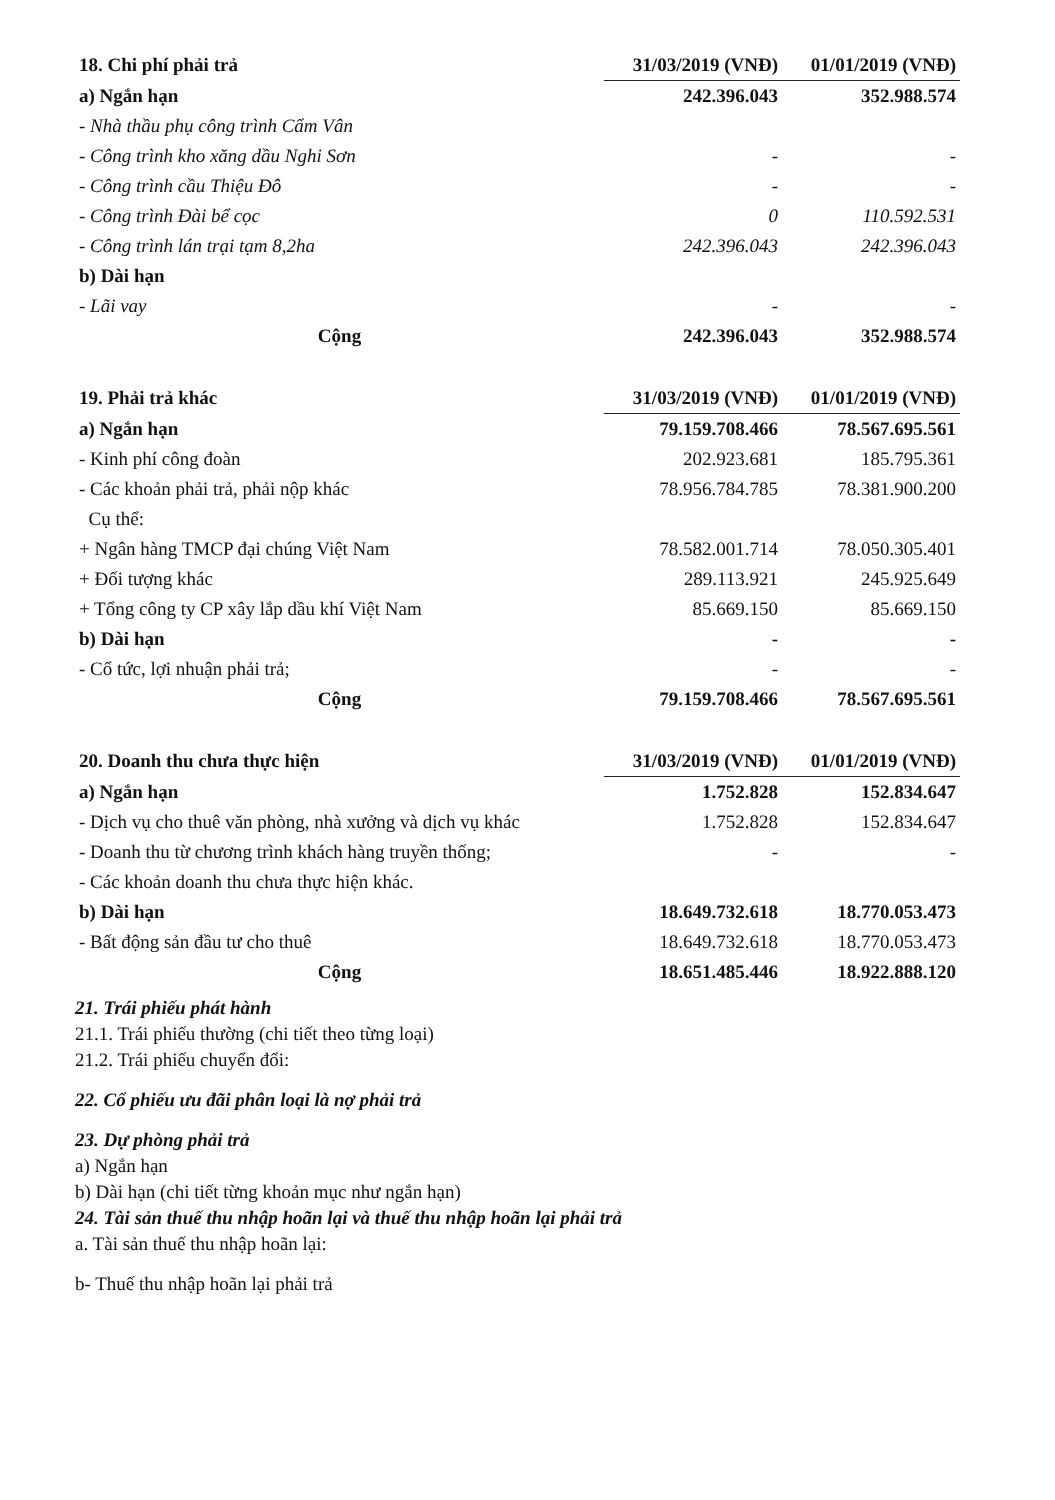| 18. Chi phí phải trả | 31/03/2019 (VNĐ) | 01/01/2019 (VNĐ) |
| --- | --- | --- |
| a) Ngắn hạn | 242.396.043 | 352.988.574 |
| - Nhà thầu phụ công trình Cẩm Vân | | |
| - Công trình kho xăng dầu Nghi Sơn | - | - |
| - Công trình cầu Thiệu Đô | - | - |
| - Công trình Đài bể cọc | 0 | 110.592.531 |
| - Công trình lán trại tạm 8,2ha | 242.396.043 | 242.396.043 |
| b) Dài hạn | | |
| - Lãi vay | - | - |
| Cộng | 242.396.043 | 352.988.574 |
| 19. Phải trả khác | 31/03/2019 (VNĐ) | 01/01/2019 (VNĐ) |
| --- | --- | --- |
| a) Ngắn hạn | 79.159.708.466 | 78.567.695.561 |
| - Kinh phí công đoàn | 202.923.681 | 185.795.361 |
| - Các khoản phải trả, phải nộp khác | 78.956.784.785 | 78.381.900.200 |
| Cụ thể: | | |
| + Ngân hàng TMCP đại chúng Việt Nam | 78.582.001.714 | 78.050.305.401 |
| + Đối tượng khác | 289.113.921 | 245.925.649 |
| + Tổng công ty CP xây lắp dầu khí Việt Nam | 85.669.150 | 85.669.150 |
| b) Dài hạn | - | - |
| - Cổ tức, lợi nhuận phải trả; | - | - |
| Cộng | 79.159.708.466 | 78.567.695.561 |
| 20. Doanh thu chưa thực hiện | 31/03/2019 (VNĐ) | 01/01/2019 (VNĐ) |
| --- | --- | --- |
| a) Ngắn hạn | 1.752.828 | 152.834.647 |
| - Dịch vụ cho thuê văn phòng, nhà xưởng và dịch vụ khác | 1.752.828 | 152.834.647 |
| - Doanh thu từ chương trình khách hàng truyền thống; | - | - |
| - Các khoản doanh thu chưa thực hiện khác. | | |
| b) Dài hạn | 18.649.732.618 | 18.770.053.473 |
| - Bất động sản đầu tư cho thuê | 18.649.732.618 | 18.770.053.473 |
| Cộng | 18.651.485.446 | 18.922.888.120 |
21. Trái phiếu phát hành
21.1. Trái phiếu thường (chi tiết theo từng loại)
21.2. Trái phiếu chuyển đổi:
22. Cổ phiếu ưu đãi phân loại là nợ phải trả
23. Dự phòng phải trả
a) Ngắn hạn
b) Dài hạn (chi tiết từng khoản mục như ngắn hạn)
24. Tài sản thuế thu nhập hoãn lại và thuế thu nhập hoãn lại phải trả
a. Tài sản thuế thu nhập hoãn lại:
b- Thuế thu nhập hoãn lại phải trả